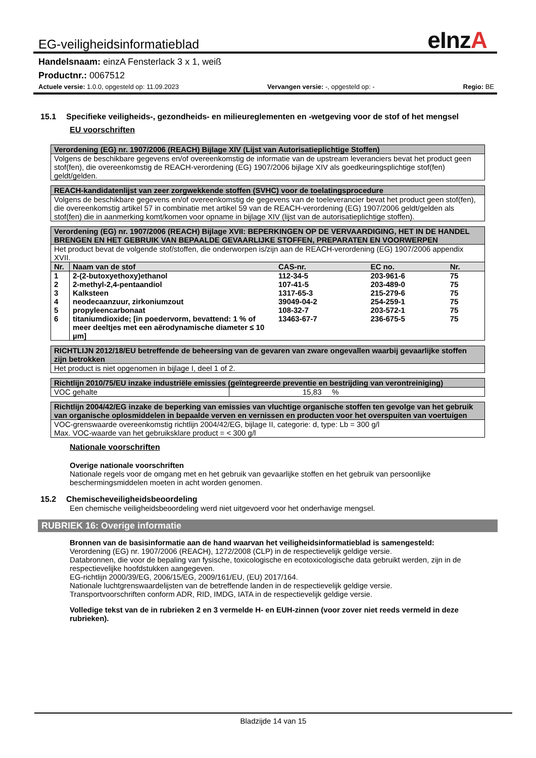EG-veiligheidsinformatieblad eInzA
Handelsnaam: einzA Fensterlack 3 x 1, weiß
Productnr.: 0067512
Actuele versie: 1.0.0, opgesteld op: 11.09.2023 Vervangen versie: -, opgesteld op: - Regio: BE
15.1 Specifieke veiligheids-, gezondheids- en milieureglementen en -wetgeving voor de stof of het mengsel
EU voorschriften
| Verordening (EG) nr. 1907/2006 (REACH) Bijlage XIV (Lijst van Autorisatieplichtige Stoffen) |
| Volgens de beschikbare gegevens en/of overeenkomstig de informatie van de upstream leveranciers bevat het product geen stof(fen), die overeenkomstig de REACH-verordening (EG) 1907/2006 bijlage XIV als goedkeuringsplichtige stof(fen) geldt/gelden. |
| REACH-kandidatenlijst van zeer zorgwekkende stoffen (SVHC) voor de toelatingsprocedure |
| Volgens de beschikbare gegevens en/of overeenkomstig de gegevens van de toeleverancier bevat het product geen stof(fen), die overeenkomstig artikel 57 in combinatie met artikel 59 van de REACH-verordening (EG) 1907/2006 geldt/gelden als stof(fen) die in aanmerking komt/komen voor opname in bijlage XIV (lijst van de autorisatieplichtige stoffen). |
| Verordening (EG) nr. 1907/2006 (REACH) Bijlage XVII: BEPERKINGEN OP DE VERVAARDIGING, HET IN DE HANDEL BRENGEN EN HET GEBRUIK VAN BEPAALDE GEVAARLIJKE STOFFEN, PREPARATEN EN VOORWERPEN | | | | |
| Het product bevat de volgende stof/stoffen, die onderworpen is/zijn aan de REACH-verordening (EG) 1907/2006 appendix XVII. | | | | |
| Nr. | Naam van de stof | CAS-nr. | EC no. | Nr. |
| 1 | 2-(2-butoxyethoxy)ethanol | 112-34-5 | 203-961-6 | 75 |
| 2 | 2-methyl-2,4-pentaandiol | 107-41-5 | 203-489-0 | 75 |
| 3 | Kalksteen | 1317-65-3 | 215-279-6 | 75 |
| 4 | neodecaanzuur, zirkoniumzout | 39049-04-2 | 254-259-1 | 75 |
| 5 | propyleencarbonaat | 108-32-7 | 203-572-1 | 75 |
| 6 | titaniumdioxide; [in poedervorm, bevattend: 1 % of meer deeltjes met een aërodynamische diameter ≤ 10 µm] | 13463-67-7 | 236-675-5 | 75 |
| RICHTLIJN 2012/18/EU betreffende de beheersing van de gevaren van zware ongevallen waarbij gevaarlijke stoffen zijn betrokken |
| Het product is niet opgenomen in bijlage I, deel 1 of 2. |
| Richtlijn 2010/75/EU inzake industriële emissies (geïntegreerde preventie en bestrijding van verontreiniging) | |
| VOC gehalte | 15,83 % |
| Richtlijn 2004/42/EG inzake de beperking van emissies van vluchtige organische stoffen ten gevolge van het gebruik van organische oplosmiddelen in bepaalde verven en vernissen en producten voor het overspuiten van voertuigen |
| VOC-grenswaarde overeenkomstig richtlijn 2004/42/EG, bijlage II, categorie: d, type: Lb = 300 g/l Max. VOC-waarde van het gebruiksklare product = < 300 g/l |
Nationale voorschriften
Overige nationale voorschriften
Nationale regels voor de omgang met en het gebruik van gevaarlijke stoffen en het gebruik van persoonlijke beschermingsmiddelen moeten in acht worden genomen.
15.2 Chemischeveiligheidsbeoordeling
Een chemische veiligheidsbeoordeling werd niet uitgevoerd voor het onderhavige mengsel.
RUBRIEK 16: Overige informatie
Bronnen van de basisinformatie aan de hand waarvan het veiligheidsinformatieblad is samengesteld:
Verordening (EG) nr. 1907/2006 (REACH), 1272/2008 (CLP) in de respectievelijk geldige versie.
Databronnen, die voor de bepaling van fysische, toxicologische en ecotoxicologische data gebruikt werden, zijn in de respectievelijke hoofdstukken aangegeven.
EG-richtlijn 2000/39/EG, 2006/15/EG, 2009/161/EU, (EU) 2017/164.
Nationale luchtgrenswaardelijsten van de betreffende landen in de respectievelijk geldige versie.
Transportvoorschriften conform ADR, RID, IMDG, IATA in de respectievelijk geldige versie.
Volledige tekst van de in rubrieken 2 en 3 vermelde H- en EUH-zinnen (voor zover niet reeds vermeld in deze rubrieken).
Bladzijde 14 van 15